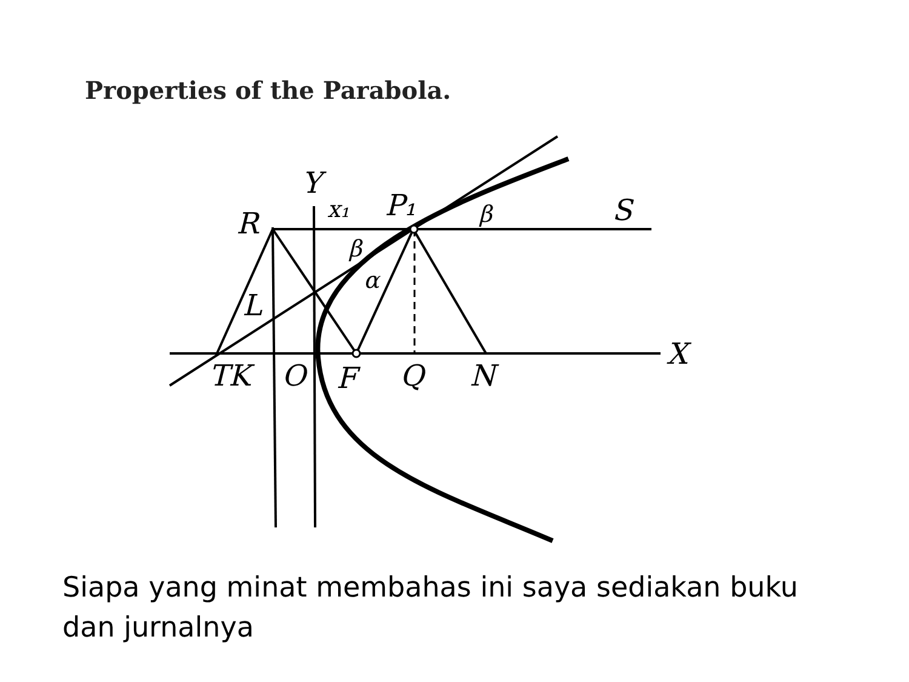Properties of the Parabola.
Y
x₁
P₁
R
S
β
β
α
L
X
TK
O
F
Q
N
Siapa yang minat membahas ini saya sediakan buku dan jurnalnya